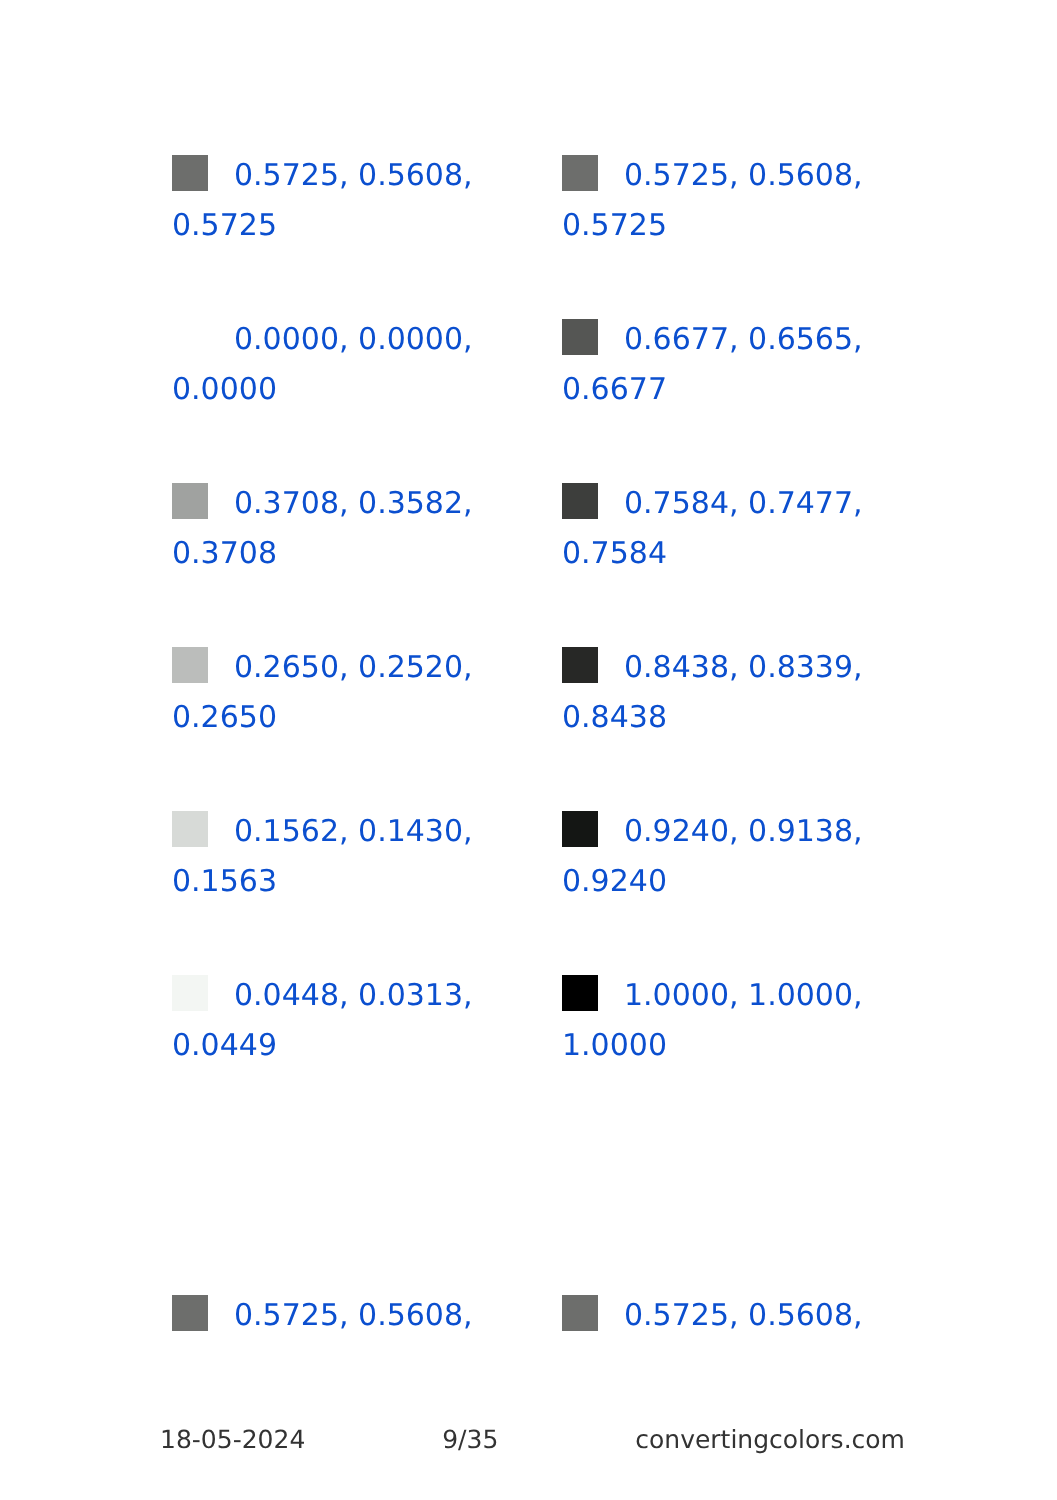0.5725, 0.5608,
0.5725
0.5725, 0.5608,
0.5725
0.0000, 0.0000,
0.0000
0.6677, 0.6565,
0.6677
0.3708, 0.3582,
0.3708
0.7584, 0.7477,
0.7584
0.2650, 0.2520,
0.2650
0.8438, 0.8339,
0.8438
0.1562, 0.1430,
0.1563
0.9240, 0.9138,
0.9240
0.0448, 0.0313,
0.0449
1.0000, 1.0000,
1.0000
0.5725, 0.5608, 0.5725, 0.5608,
18-05-2024 9/35 convertingcolors.com